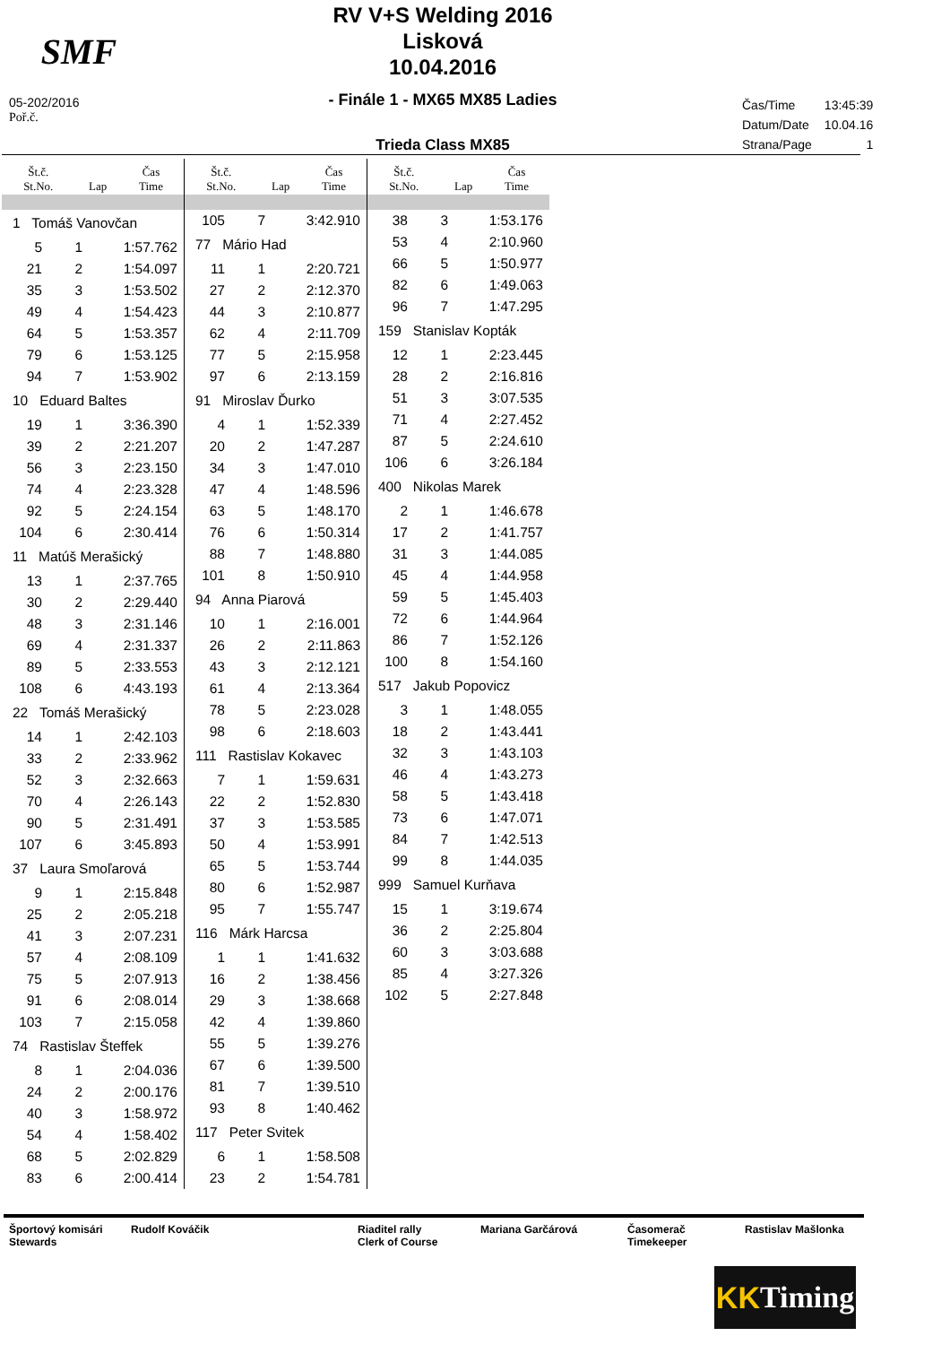SMF
RV V+S Welding 2016
Lisková
10.04.2016
- Finále 1 - MX65 MX85 Ladies
Trieda Class MX85
| Čas/Time | 13:45:39 |
| Datum/Date | 10.04.16 |
| Strana/Page | 1 |
05-202/2016
Poř.č.
| Št.č. St.No. | Lap | Čas Time |
| --- | --- | --- |
| 1 Tomáš Vanovčan | | |
| 5 | 1 | 1:57.762 |
| 21 | 2 | 1:54.097 |
| 35 | 3 | 1:53.502 |
| 49 | 4 | 1:54.423 |
| 64 | 5 | 1:53.357 |
| 79 | 6 | 1:53.125 |
| 94 | 7 | 1:53.902 |
| 10 Eduard Baltes | | |
| 19 | 1 | 3:36.390 |
| 39 | 2 | 2:21.207 |
| 56 | 3 | 2:23.150 |
| 74 | 4 | 2:23.328 |
| 92 | 5 | 2:24.154 |
| 104 | 6 | 2:30.414 |
| 11 Matúš Merašický | | |
| 13 | 1 | 2:37.765 |
| 30 | 2 | 2:29.440 |
| 48 | 3 | 2:31.146 |
| 69 | 4 | 2:31.337 |
| 89 | 5 | 2:33.553 |
| 108 | 6 | 4:43.193 |
| 22 Tomáš Merašický | | |
| 14 | 1 | 2:42.103 |
| 33 | 2 | 2:33.962 |
| 52 | 3 | 2:32.663 |
| 70 | 4 | 2:26.143 |
| 90 | 5 | 2:31.491 |
| 107 | 6 | 3:45.893 |
| 37 Laura Smoľarová | | |
| 9 | 1 | 2:15.848 |
| 25 | 2 | 2:05.218 |
| 41 | 3 | 2:07.231 |
| 57 | 4 | 2:08.109 |
| 75 | 5 | 2:07.913 |
| 91 | 6 | 2:08.014 |
| 103 | 7 | 2:15.058 |
| 74 Rastislav Šteffek | | |
| 8 | 1 | 2:04.036 |
| 24 | 2 | 2:00.176 |
| 40 | 3 | 1:58.972 |
| 54 | 4 | 1:58.402 |
| 68 | 5 | 2:02.829 |
| 83 | 6 | 2:00.414 |
| Št.č. St.No. | Lap | Čas Time |
| --- | --- | --- |
| 105 | 7 | 3:42.910 |
| 77 Mário Had | | |
| 11 | 1 | 2:20.721 |
| 27 | 2 | 2:12.370 |
| 44 | 3 | 2:10.877 |
| 62 | 4 | 2:11.709 |
| 77 | 5 | 2:15.958 |
| 97 | 6 | 2:13.159 |
| 91 Miroslav Ďurko | | |
| 4 | 1 | 1:52.339 |
| 20 | 2 | 1:47.287 |
| 34 | 3 | 1:47.010 |
| 47 | 4 | 1:48.596 |
| 63 | 5 | 1:48.170 |
| 76 | 6 | 1:50.314 |
| 88 | 7 | 1:48.880 |
| 101 | 8 | 1:50.910 |
| 94 Anna Piarová | | |
| 10 | 1 | 2:16.001 |
| 26 | 2 | 2:11.863 |
| 43 | 3 | 2:12.121 |
| 61 | 4 | 2:13.364 |
| 78 | 5 | 2:23.028 |
| 98 | 6 | 2:18.603 |
| 111 Rastislav Kokavec | | |
| 7 | 1 | 1:59.631 |
| 22 | 2 | 1:52.830 |
| 37 | 3 | 1:53.585 |
| 50 | 4 | 1:53.991 |
| 65 | 5 | 1:53.744 |
| 80 | 6 | 1:52.987 |
| 95 | 7 | 1:55.747 |
| 116 Márk Harcsa | | |
| 1 | 1 | 1:41.632 |
| 16 | 2 | 1:38.456 |
| 29 | 3 | 1:38.668 |
| 42 | 4 | 1:39.860 |
| 55 | 5 | 1:39.276 |
| 67 | 6 | 1:39.500 |
| 81 | 7 | 1:39.510 |
| 93 | 8 | 1:40.462 |
| 117 Peter Svitek | | |
| 6 | 1 | 1:58.508 |
| 23 | 2 | 1:54.781 |
| Št.č. St.No. | Lap | Čas Time |
| --- | --- | --- |
| 38 | 3 | 1:53.176 |
| 53 | 4 | 2:10.960 |
| 66 | 5 | 1:50.977 |
| 82 | 6 | 1:49.063 |
| 96 | 7 | 1:47.295 |
| 159 Stanislav Kopták | | |
| 12 | 1 | 2:23.445 |
| 28 | 2 | 2:16.816 |
| 51 | 3 | 3:07.535 |
| 71 | 4 | 2:27.452 |
| 87 | 5 | 2:24.610 |
| 106 | 6 | 3:26.184 |
| 400 Nikolas Marek | | |
| 2 | 1 | 1:46.678 |
| 17 | 2 | 1:41.757 |
| 31 | 3 | 1:44.085 |
| 45 | 4 | 1:44.958 |
| 59 | 5 | 1:45.403 |
| 72 | 6 | 1:44.964 |
| 86 | 7 | 1:52.126 |
| 100 | 8 | 1:54.160 |
| 517 Jakub Popovicz | | |
| 3 | 1 | 1:48.055 |
| 18 | 2 | 1:43.441 |
| 32 | 3 | 1:43.103 |
| 46 | 4 | 1:43.273 |
| 58 | 5 | 1:43.418 |
| 73 | 6 | 1:47.071 |
| 84 | 7 | 1:42.513 |
| 99 | 8 | 1:44.035 |
| 999 Samuel Kurňava | | |
| 15 | 1 | 3:19.674 |
| 36 | 2 | 2:25.804 |
| 60 | 3 | 3:03.688 |
| 85 | 4 | 3:27.326 |
| 102 | 5 | 2:27.848 |
Športový komisári
Stewards
Rudolf Kováčik Riaditel rally
Clerk of Course
Mariana Garčárová Časomerač
Timekeeper
Rastislav Mašlonka
KK Timing